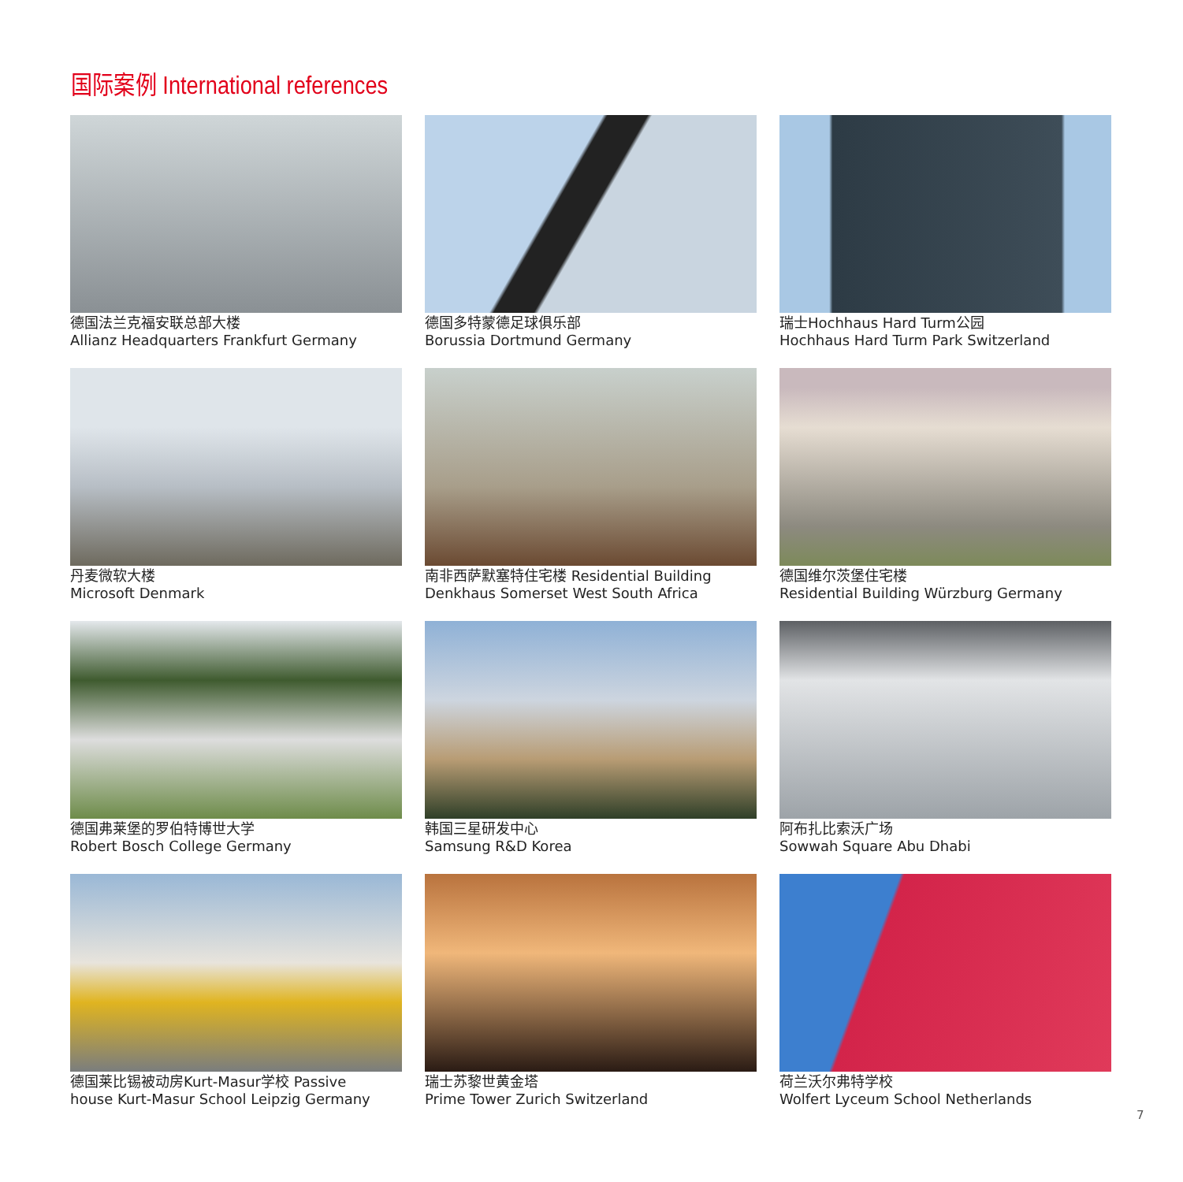国际案例 International references
德国法兰克福安联总部大楼
Allianz Headquarters Frankfurt Germany
德国多特蒙德足球俱乐部
Borussia Dortmund Germany
瑞士Hochhaus Hard Turm公园
Hochhaus Hard Turm Park Switzerland
丹麦微软大楼
Microsoft Denmark
南非西萨默塞特住宅楼 Residential Building
Denkhaus Somerset West South Africa
德国维尔茨堡住宅楼
Residential Building Würzburg Germany
德国弗莱堡的罗伯特博世大学
Robert Bosch College Germany
韩国三星研发中心
Samsung R&D Korea
阿布扎比索沃广场
Sowwah Square Abu Dhabi
德国莱比锡被动房Kurt-Masur学校 Passive
house Kurt-Masur School Leipzig Germany
瑞士苏黎世黄金塔
Prime Tower Zurich Switzerland
荷兰沃尔弗特学校
Wolfert Lyceum School Netherlands
7